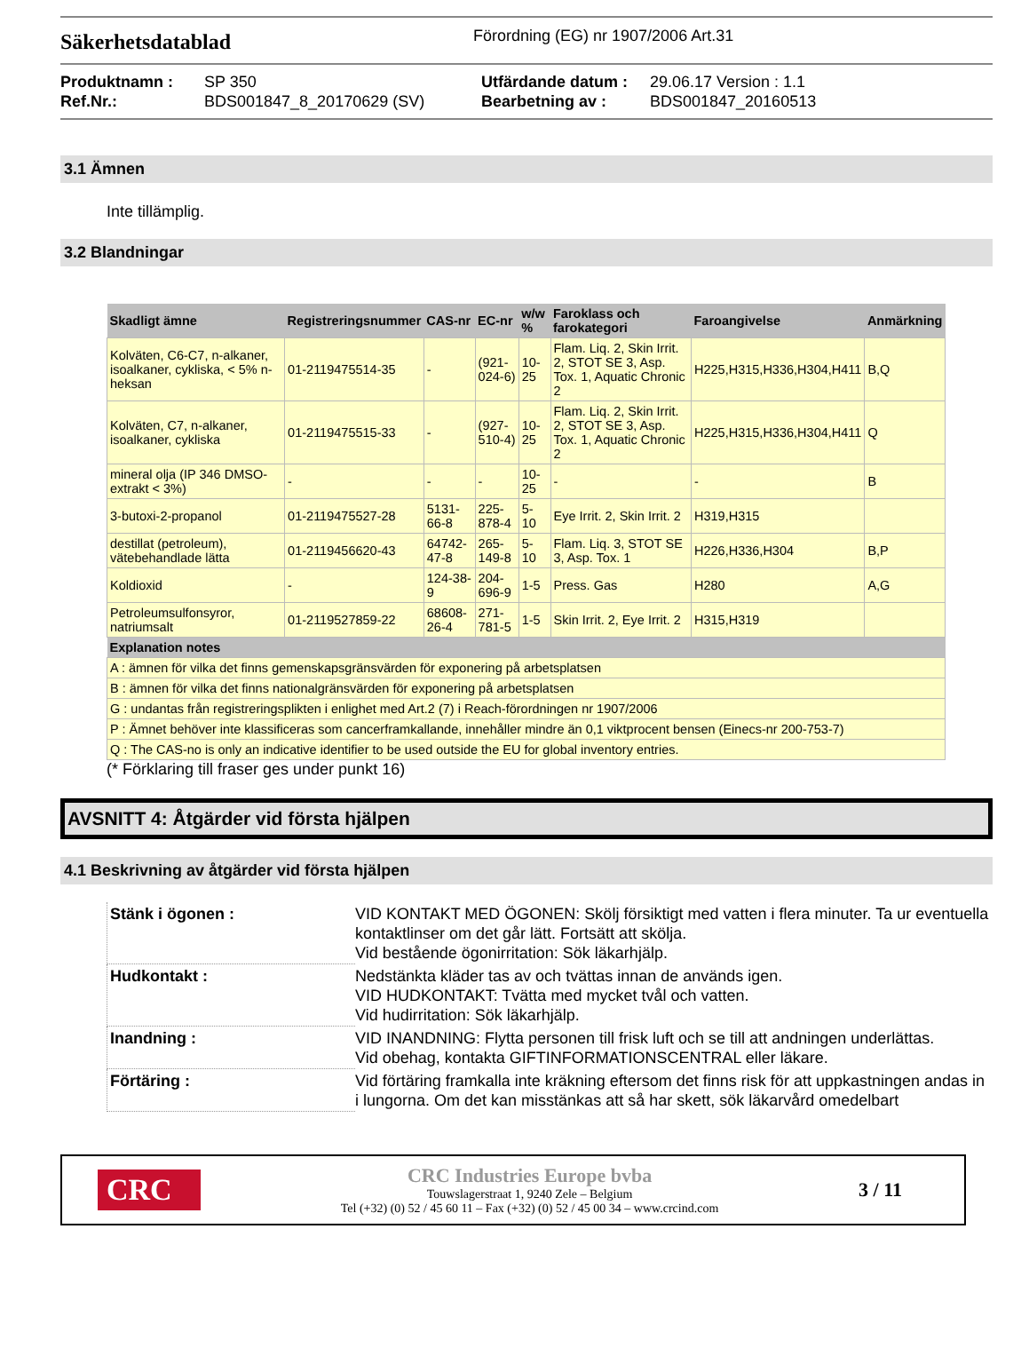Säkerhetsdatablad
Förordning (EG) nr 1907/2006 Art.31
Produktnamn : SP 350 Utfärdande datum : 29.06.17 Version : 1.1 Ref.Nr.: BDS001847_8_20170629 (SV) Bearbetning av : BDS001847_20160513
3.1 Ämnen
Inte tillämplig.
3.2 Blandningar
| Skadligt ämne | Registreringsnummer | CAS-nr | EC-nr | w/w % | Faroklass och farokategori | Faroangivelse | Anmärkning |
| --- | --- | --- | --- | --- | --- | --- | --- |
| Kolväten, C6-C7, n-alkaner, isoalkaner, cykliska, < 5% n-heksan | 01-2119475514-35 | - | (921-024-6) | 10-25 | Flam. Liq. 2, Skin Irrit. 2, STOT SE 3, Asp. Tox. 1, Aquatic Chronic 2 | H225,H315,H336,H304,H411 | B,Q |
| Kolväten, C7, n-alkaner, isoalkaner, cykliska | 01-2119475515-33 | - | (927-510-4) | 10-25 | Flam. Liq. 2, Skin Irrit. 2, STOT SE 3, Asp. Tox. 1, Aquatic Chronic 2 | H225,H315,H336,H304,H411 | Q |
| mineral olja (IP 346 DMSO-extrakt < 3%) | - | - | - | 10-25 | - | - | B |
| 3-butoxi-2-propanol | 01-2119475527-28 | 5131-66-8 | 225-878-4 | 5-10 | Eye Irrit. 2, Skin Irrit. 2 | H319,H315 | |
| destillat (petroleum), vätebehandlade lätta | 01-2119456620-43 | 64742-47-8 | 265-149-8 | 5-10 | Flam. Liq. 3, STOT SE 3, Asp. Tox. 1 | H226,H336,H304 | B,P |
| Koldioxid | - | 124-38-9 | 204-696-9 | 1-5 | Press. Gas | H280 | A,G |
| Petroleumsulfonsyror, natriumsalt | 01-2119527859-22 | 68608-26-4 | 271-781-5 | 1-5 | Skin Irrit. 2, Eye Irrit. 2 | H315,H319 | |
| Explanation notes | | | | | | | |
| A : ämnen för vilka det finns gemenskapsgränsvärden för exponering på arbetsplatsen | | | | | | | |
| B : ämnen för vilka det finns nationalgränsvärden för exponering på arbetsplatsen | | | | | | | |
| G : undantas från registreringsplikten i enlighet med Art.2 (7) i Reach-förordningen nr 1907/2006 | | | | | | | |
| P : Ämnet behöver inte klassificeras som cancerframkallande, innehåller mindre än 0,1 viktprocent bensen (Einecs-nr 200-753-7) | | | | | | | |
| Q : The CAS-no is only an indicative identifier to be used outside the EU for global inventory entries. | | | | | | | |
(* Förklaring till fraser ges under punkt 16)
AVSNITT 4: Åtgärder vid första hjälpen
4.1 Beskrivning av åtgärder vid första hjälpen
Stänk i ögonen :
VID KONTAKT MED ÖGONEN: Skölj försiktigt med vatten i flera minuter. Ta ur eventuella kontaktlinser om det går lätt. Fortsätt att skölja.
Vid bestående ögonirritation: Sök läkarhjälp.
Hudkontakt :
Nedstänkta kläder tas av och tvättas innan de används igen.
VID HUDKONTAKT: Tvätta med mycket tvål och vatten.
Vid hudirritation: Sök läkarhjälp.
Inandning :
VID INANDNING: Flytta personen till frisk luft och se till att andningen underlättas.
Vid obehag, kontakta GIFTINFORMATIONSCENTRAL eller läkare.
Förtäring :
Vid förtäring framkalla inte kräkning eftersom det finns risk för att uppkastningen andas in i lungorna. Om det kan misstänkas att så har skett, sök läkarvård omedelbart
CRC
CRC Industries Europe bvba
Touwslagerstraat 1, 9240 Zele – Belgium
Tel (+32) (0) 52 / 45 60 11 – Fax (+32) (0) 52 / 45 00 34 – www.crcind.com
3 / 11